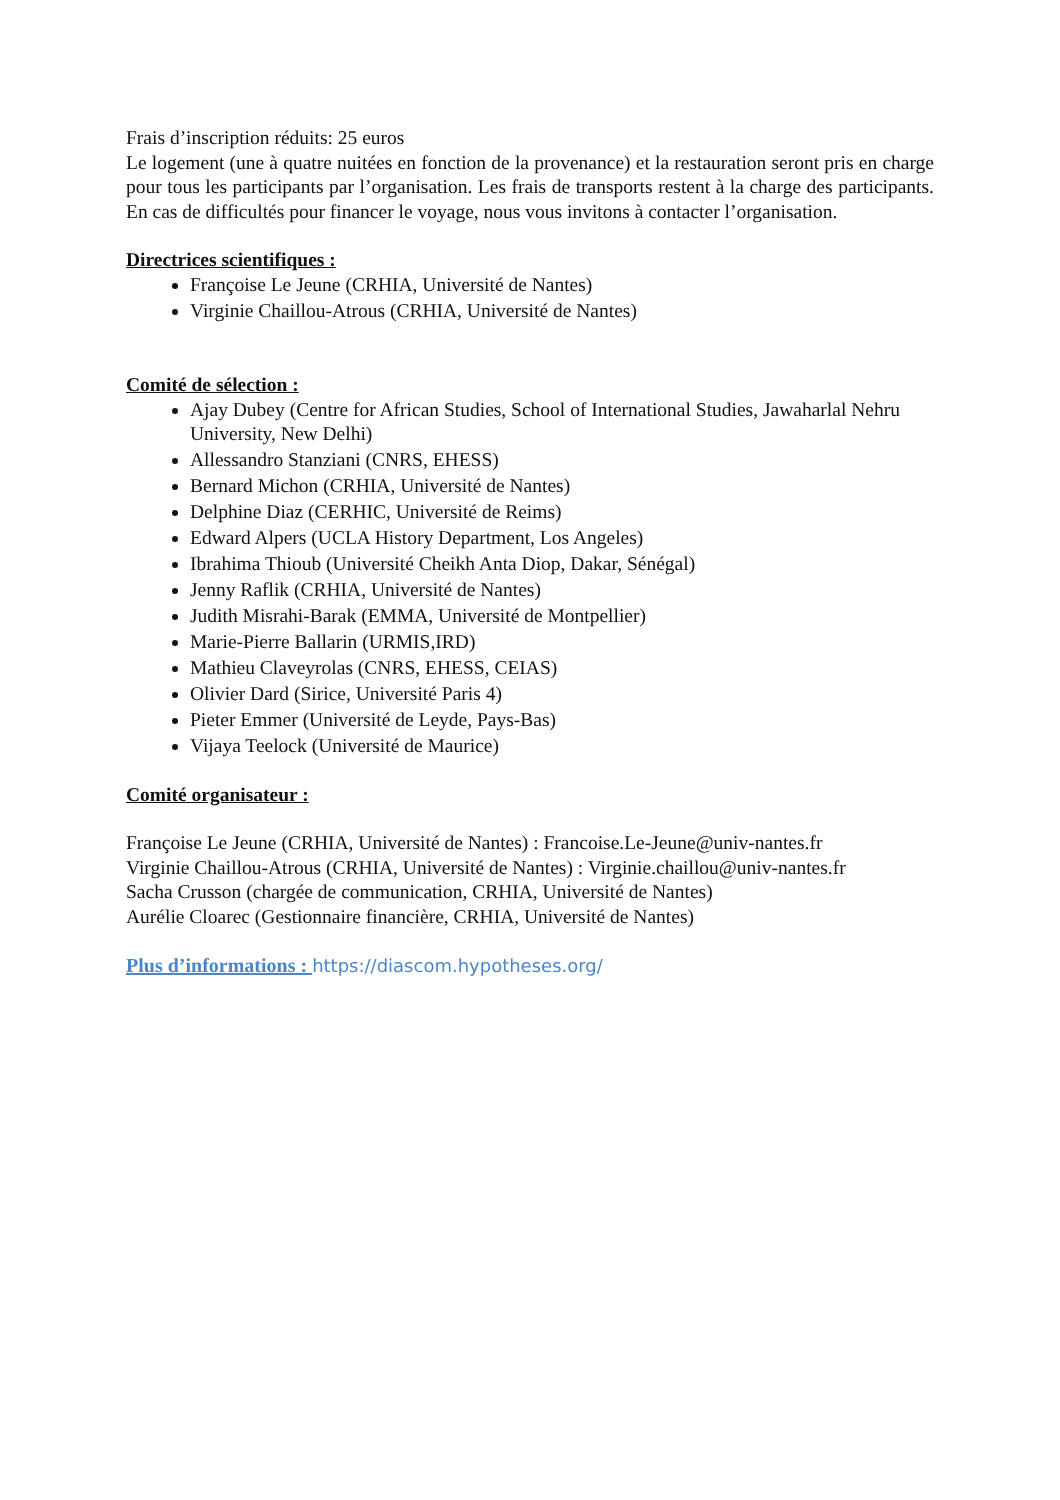Frais d’inscription réduits: 25 euros
Le logement (une à quatre nuitées en fonction de la provenance) et la restauration seront pris en charge pour tous les participants par l’organisation. Les frais de transports restent à la charge des participants. En cas de difficultés pour financer le voyage, nous vous invitons à contacter l’organisation.
Directrices scientifiques :
Françoise Le Jeune (CRHIA, Université de Nantes)
Virginie Chaillou-Atrous (CRHIA, Université de Nantes)
Comité de sélection :
Ajay Dubey (Centre for African Studies, School of International Studies, Jawaharlal Nehru University, New Delhi)
Allessandro Stanziani (CNRS, EHESS)
Bernard Michon (CRHIA, Université de Nantes)
Delphine Diaz (CERHIC, Université de Reims)
Edward Alpers (UCLA History Department, Los Angeles)
Ibrahima Thioub (Université Cheikh Anta Diop, Dakar, Sénégal)
Jenny Raflik (CRHIA, Université de Nantes)
Judith Misrahi-Barak (EMMA, Université de Montpellier)
Marie-Pierre Ballarin (URMIS,IRD)
Mathieu Claveyrolas (CNRS, EHESS, CEIAS)
Olivier Dard (Sirice, Université Paris 4)
Pieter Emmer (Université de Leyde, Pays-Bas)
Vijaya Teelock (Université de Maurice)
Comité organisateur :
Françoise Le Jeune (CRHIA, Université de Nantes) : Francoise.Le-Jeune@univ-nantes.fr
Virginie Chaillou-Atrous (CRHIA, Université de Nantes) : Virginie.chaillou@univ-nantes.fr
Sacha Crusson (chargée de communication, CRHIA, Université de Nantes)
Aurélie Cloarec (Gestionnaire financière, CRHIA, Université de Nantes)
Plus d’informations : https://diascom.hypotheses.org/